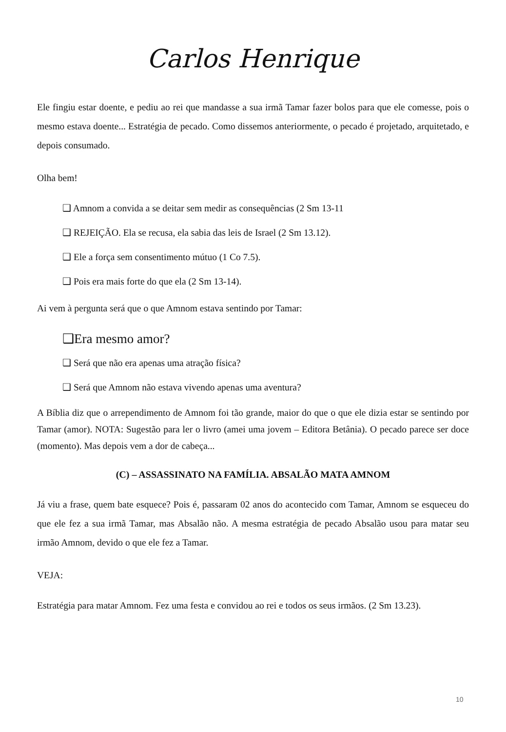Carlos Henrique
Ele fingiu estar doente, e pediu ao rei que mandasse a sua irmã Tamar fazer bolos para que ele comesse, pois o mesmo estava doente... Estratégia de pecado. Como dissemos anteriormente, o pecado é projetado, arquitetado, e depois consumado.
Olha bem!
❑ Amnom a convida a se deitar sem medir as consequências (2 Sm 13-11
❑ REJEIÇÃO. Ela se recusa, ela sabia das leis de Israel (2 Sm 13.12).
❑ Ele a força sem consentimento mútuo (1 Co 7.5).
❑ Pois era mais forte do que ela (2 Sm 13-14).
Ai vem à pergunta será que o que Amnom estava sentindo por Tamar:
❑Era mesmo amor?
❑ Será que não era apenas uma atração física?
❑ Será que Amnom não estava vivendo apenas uma aventura?
A Bíblia diz que o arrependimento de Amnom foi tão grande, maior do que o que ele dizia estar se sentindo por Tamar (amor). NOTA: Sugestão para ler o livro (amei uma jovem – Editora Betânia). O pecado parece ser doce (momento). Mas depois vem a dor de cabeça...
(C) – ASSASSINATO NA FAMÍLIA. ABSALÃO MATA AMNOM
Já viu a frase, quem bate esquece? Pois é, passaram 02 anos do acontecido com Tamar, Amnom se esqueceu do que ele fez a sua irmã Tamar, mas Absalão não. A mesma estratégia de pecado Absalão usou para matar seu irmão Amnom, devido o que ele fez a Tamar.
VEJA:
Estratégia para matar Amnom. Fez uma festa e convidou ao rei e todos os seus irmãos. (2 Sm 13.23).
10